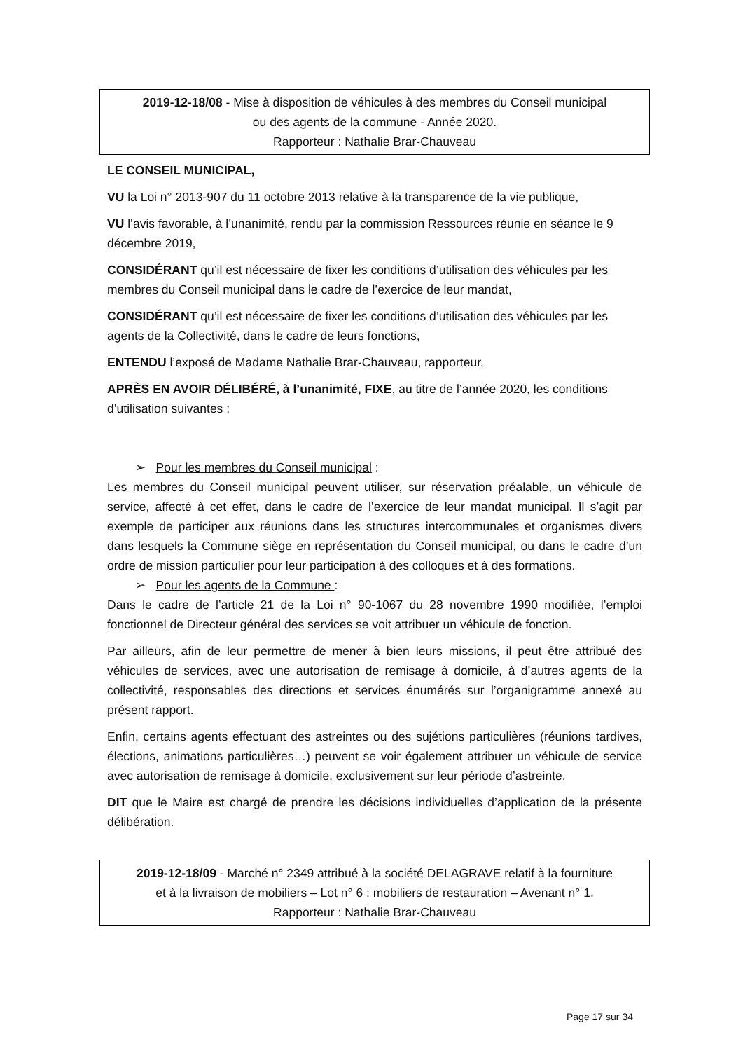2019-12-18/08 - Mise à disposition de véhicules à des membres du Conseil municipal
ou des agents de la commune - Année 2020.
Rapporteur : Nathalie Brar-Chauveau
LE CONSEIL MUNICIPAL,
VU la Loi n° 2013-907 du 11 octobre 2013 relative à la transparence de la vie publique,
VU l’avis favorable, à l’unanimité, rendu par la commission Ressources réunie en séance le 9 décembre 2019,
CONSIDÉRANT qu’il est nécessaire de fixer les conditions d’utilisation des véhicules par les membres du Conseil municipal dans le cadre de l’exercice de leur mandat,
CONSIDÉRANT qu’il est nécessaire de fixer les conditions d’utilisation des véhicules par les agents de la Collectivité, dans le cadre de leurs fonctions,
ENTENDU l’exposé de Madame Nathalie Brar-Chauveau, rapporteur,
APRÈS EN AVOIR DÉLIBÉRÉ, à l’unanimité, FIXE, au titre de l’année 2020, les conditions d’utilisation suivantes :
➢ Pour les membres du Conseil municipal :
Les membres du Conseil municipal peuvent utiliser, sur réservation préalable, un véhicule de service, affecté à cet effet, dans le cadre de l’exercice de leur mandat municipal. Il s’agit par exemple de participer aux réunions dans les structures intercommunales et organismes divers dans lesquels la Commune siège en représentation du Conseil municipal, ou dans le cadre d’un ordre de mission particulier pour leur participation à des colloques et à des formations.
➢ Pour les agents de la Commune :
Dans le cadre de l’article 21 de la Loi n° 90-1067 du 28 novembre 1990 modifiée, l’emploi fonctionnel de Directeur général des services se voit attribuer un véhicule de fonction.
Par ailleurs, afin de leur permettre de mener à bien leurs missions, il peut être attribué des véhicules de services, avec une autorisation de remisage à domicile, à d’autres agents de la collectivité, responsables des directions et services énumérés sur l’organigramme annexé au présent rapport.
Enfin, certains agents effectuant des astreintes ou des sujétions particulières (réunions tardives, élections, animations particulières…) peuvent se voir également attribuer un véhicule de service avec autorisation de remisage à domicile, exclusivement sur leur période d’astreinte.
DIT que le Maire est chargé de prendre les décisions individuelles d’application de la présente délibération.
2019-12-18/09 - Marché n° 2349 attribué à la société DELAGRAVE relatif à la fourniture
et à la livraison de mobiliers – Lot n° 6 : mobiliers de restauration – Avenant n° 1.
Rapporteur : Nathalie Brar-Chauveau
Page 17 sur 34